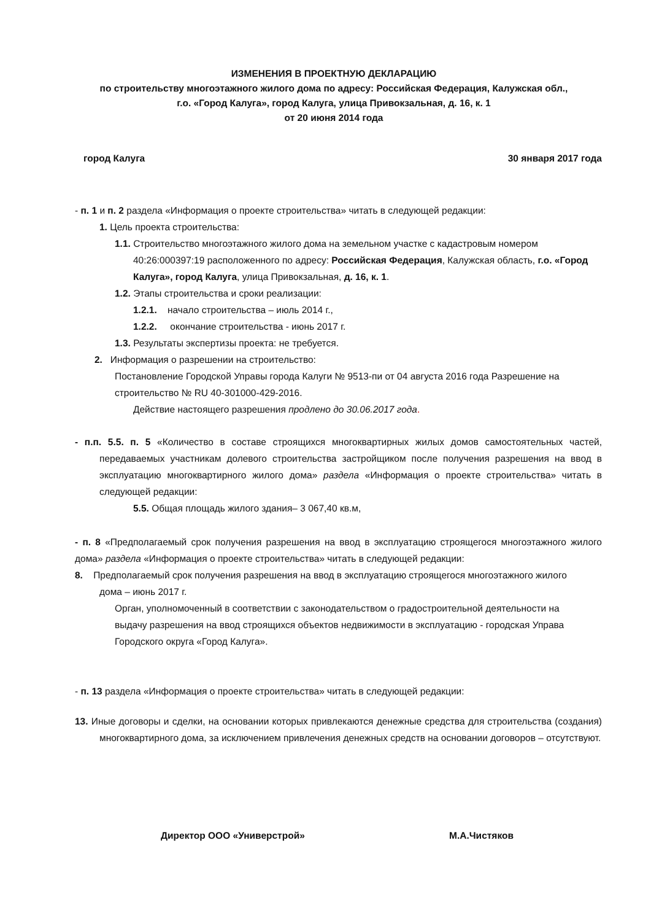ИЗМЕНЕНИЯ В ПРОЕКТНУЮ ДЕКЛАРАЦИЮ
по строительству многоэтажного жилого дома по адресу: Российская Федерация, Калужская обл.,
г.о. «Город Калуга», город Калуга, улица Привокзальная, д. 16, к. 1
от 20 июня 2014 года
город Калуга 30 января 2017 года
- п. 1 и п. 2 раздела «Информация о проекте строительства» читать в следующей редакции:
1. Цель проекта строительства:
1.1. Строительство многоэтажного жилого дома на земельном участке с кадастровым номером 40:26:000397:19 расположенного по адресу: Российская Федерация, Калужская область, г.о. «Город Калуга», город Калуга, улица Привокзальная, д. 16, к. 1.
1.2. Этапы строительства и сроки реализации:
1.2.1. начало строительства – июль 2014 г.,
1.2.2. окончание строительства - июнь 2017 г.
1.3. Результаты экспертизы проекта: не требуется.
2. Информация о разрешении на строительство:
Постановление Городской Управы города Калуги № 9513-пи от 04 августа 2016 года Разрешение на строительство № RU 40-301000-429-2016.
Действие настоящего разрешения продлено до 30.06.2017 года.
- п.п. 5.5. п. 5 «Количество в составе строящихся многоквартирных жилых домов самостоятельных частей, передаваемых участникам долевого строительства застройщиком после получения разрешения на ввод в эксплуатацию многоквартирного жилого дома» раздела «Информация о проекте строительства» читать в следующей редакции:
5.5. Общая площадь жилого здания– 3 067,40 кв.м,
- п. 8 «Предполагаемый срок получения разрешения на ввод в эксплуатацию строящегося многоэтажного жилого дома» раздела «Информация о проекте строительства» читать в следующей редакции:
8. Предполагаемый срок получения разрешения на ввод в эксплуатацию строящегося многоэтажного жилого дома – июнь 2017 г.
Орган, уполномоченный в соответствии с законодательством о градостроительной деятельности на выдачу разрешения на ввод строящихся объектов недвижимости в эксплуатацию - городская Управа Городского округа «Город Калуга».
- п. 13 раздела «Информация о проекте строительства» читать в следующей редакции:
13. Иные договоры и сделки, на основании которых привлекаются денежные средства для строительства (создания) многоквартирного дома, за исключением привлечения денежных средств на основании договоров – отсутствуют.
Директор ООО «Универстрой» М.А.Чистяков